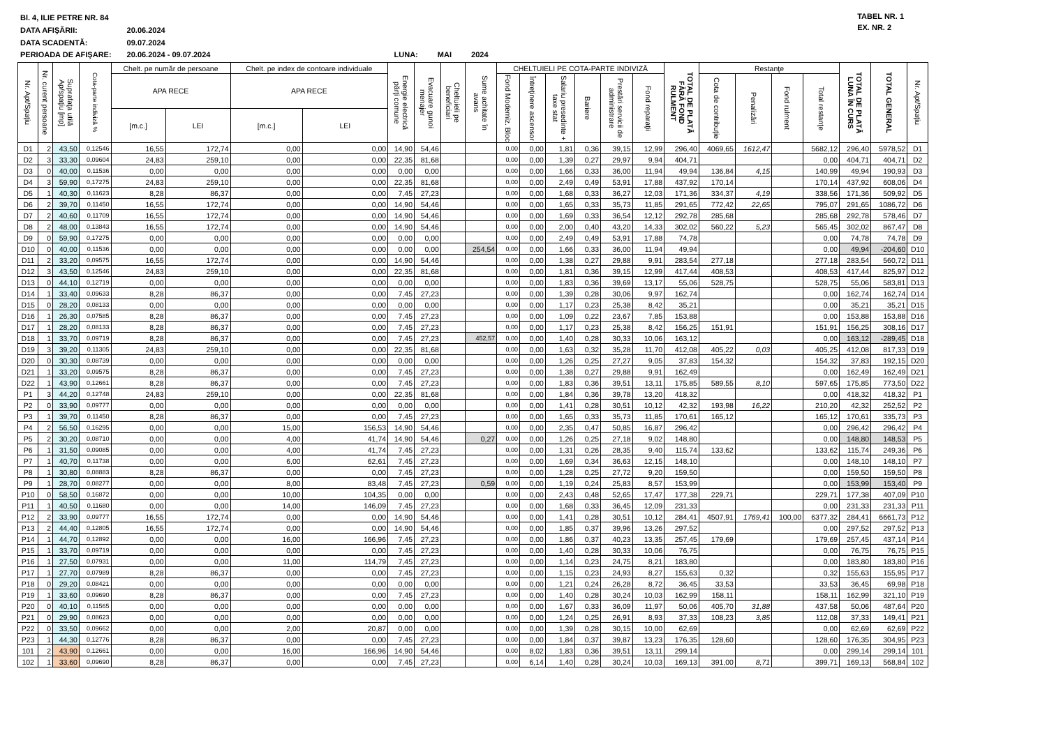| Bl. 4, ILIE PETRE NR. 84 | |
| DATA AFIŞĂRII: | 20.06.2024 |
| DATA SCADENTĂ: | 09.07.2024 |
| PERIOADA DE AFIŞARE: | 20.06.2024 - 09.07.2024 LUNA: MAI 2024 |
TABEL NR. 1
EX. NR. 2
| Nr. Apt/Spaţiu | Nr. curent persoane | Suprafaţa utilă Ap/spaţiu [mp] | Cota-parte indiviză % | Chelt. pe număr de persoane | | Chelt. pe index de contoare individuale | | Energie electrică părţi comune | Evacuare gunoi menajer | Cheltuieli pe beneficiari | Sume achitate în avans | CHELTUIELI PE COTA-PARTE INDIVIZĂ | | | | | | TOTAL DE PLATĂ FĂRĂ FOND RULMENT | Restanţe | | | | TOTAL DE PLATĂ LUNA ÎN CURS | TOTAL GENERAL | Nr. Apt/Spaţiu |
| --- | --- | --- | --- | --- | --- | --- | --- | --- | --- | --- | --- | --- | --- | --- | --- | --- | --- | --- | --- | --- | --- | --- | --- | --- | --- |
| | | | | APA RECE | | APA RECE | | | | | | Fond Moderniz. Bloc | Întreţinere ascensor | Salariu presedinte + taxe stat | Bariere | Prestări servicii de administrare | Fond reparaţii | | Cota de contribuţie | Penalizări | Fond rulment | Total restanţe | | | |
| | | | | [m.c.] | LEI | [m.c.] | LEI | | | | | | | | | | | | | | | | | | |
| D1 | 2 | 43,50 | 0,12546 | 16,55 | 172,74 | 0,00 | 0,00 | 14,90 | 54,46 | | | 0,00 | 0,00 | 1,81 | 0,36 | 39,15 | 12,99 | 296,40 | 4069,65 | 1612,47 | | 5682,12 | 296,40 | 5978,52 | D1 |
| D2 | 3 | 33,30 | 0,09604 | 24,83 | 259,10 | 0,00 | 0,00 | 22,35 | 81,68 | | | 0,00 | 0,00 | 1,39 | 0,27 | 29,97 | 9,94 | 404,71 | | | | 0,00 | 404,71 | 404,71 | D2 |
| D3 | 0 | 40,00 | 0,11536 | 0,00 | 0,00 | 0,00 | 0,00 | 0,00 | 0,00 | | | 0,00 | 0,00 | 1,66 | 0,33 | 36,00 | 11,94 | 49,94 | 136,84 | 4,15 | | 140,99 | 49,94 | 190,93 | D3 |
| D4 | 3 | 59,90 | 0,17275 | 24,83 | 259,10 | 0,00 | 0,00 | 22,35 | 81,68 | | | 0,00 | 0,00 | 2,49 | 0,49 | 53,91 | 17,88 | 437,92 | 170,14 | | | 170,14 | 437,92 | 608,06 | D4 |
| D5 | 1 | 40,30 | 0,11623 | 8,28 | 86,37 | 0,00 | 0,00 | 7,45 | 27,23 | | | 0,00 | 0,00 | 1,68 | 0,33 | 36,27 | 12,03 | 171,36 | 334,37 | 4,19 | | 338,56 | 171,36 | 509,92 | D5 |
| D6 | 2 | 39,70 | 0,11450 | 16,55 | 172,74 | 0,00 | 0,00 | 14,90 | 54,46 | | | 0,00 | 0,00 | 1,65 | 0,33 | 35,73 | 11,85 | 291,65 | 772,42 | 22,65 | | 795,07 | 291,65 | 1086,72 | D6 |
| D7 | 2 | 40,60 | 0,11709 | 16,55 | 172,74 | 0,00 | 0,00 | 14,90 | 54,46 | | | 0,00 | 0,00 | 1,69 | 0,33 | 36,54 | 12,12 | 292,78 | 285,68 | | | 285,68 | 292,78 | 578,46 | D7 |
| D8 | 2 | 48,00 | 0,13843 | 16,55 | 172,74 | 0,00 | 0,00 | 14,90 | 54,46 | | | 0,00 | 0,00 | 2,00 | 0,40 | 43,20 | 14,33 | 302,02 | 560,22 | 5,23 | | 565,45 | 302,02 | 867,47 | D8 |
| D9 | 0 | 59,90 | 0,17275 | 0,00 | 0,00 | 0,00 | 0,00 | 0,00 | 0,00 | | | 0,00 | 0,00 | 2,49 | 0,49 | 53,91 | 17,88 | 74,78 | | | | 0,00 | 74,78 | 74,78 | D9 |
| D10 | 0 | 40,00 | 0,11536 | 0,00 | 0,00 | 0,00 | 0,00 | 0,00 | 0,00 | | 254,54 | 0,00 | 0,00 | 1,66 | 0,33 | 36,00 | 11,94 | 49,94 | | | | 0,00 | 49,94 | -204,60 | D10 |
| D11 | 2 | 33,20 | 0,09575 | 16,55 | 172,74 | 0,00 | 0,00 | 14,90 | 54,46 | | | 0,00 | 0,00 | 1,38 | 0,27 | 29,88 | 9,91 | 283,54 | 277,18 | | | 277,18 | 283,54 | 560,72 | D11 |
| D12 | 3 | 43,50 | 0,12546 | 24,83 | 259,10 | 0,00 | 0,00 | 22,35 | 81,68 | | | 0,00 | 0,00 | 1,81 | 0,36 | 39,15 | 12,99 | 417,44 | 408,53 | | | 408,53 | 417,44 | 825,97 | D12 |
| D13 | 0 | 44,10 | 0,12719 | 0,00 | 0,00 | 0,00 | 0,00 | 0,00 | 0,00 | | | 0,00 | 0,00 | 1,83 | 0,36 | 39,69 | 13,17 | 55,06 | 528,75 | | | 528,75 | 55,06 | 583,81 | D13 |
| D14 | 1 | 33,40 | 0,09633 | 8,28 | 86,37 | 0,00 | 0,00 | 7,45 | 27,23 | | | 0,00 | 0,00 | 1,39 | 0,28 | 30,06 | 9,97 | 162,74 | | | | 0,00 | 162,74 | 162,74 | D14 |
| D15 | 0 | 28,20 | 0,08133 | 0,00 | 0,00 | 0,00 | 0,00 | 0,00 | 0,00 | | | 0,00 | 0,00 | 1,17 | 0,23 | 25,38 | 8,42 | 35,21 | | | | 0,00 | 35,21 | 35,21 | D15 |
| D16 | 1 | 26,30 | 0,07585 | 8,28 | 86,37 | 0,00 | 0,00 | 7,45 | 27,23 | | | 0,00 | 0,00 | 1,09 | 0,22 | 23,67 | 7,85 | 153,88 | | | | 0,00 | 153,88 | 153,88 | D16 |
| D17 | 1 | 28,20 | 0,08133 | 8,28 | 86,37 | 0,00 | 0,00 | 7,45 | 27,23 | | | 0,00 | 0,00 | 1,17 | 0,23 | 25,38 | 8,42 | 156,25 | 151,91 | | | 151,91 | 156,25 | 308,16 | D17 |
| D18 | 1 | 33,70 | 0,09719 | 8,28 | 86,37 | 0,00 | 0,00 | 7,45 | 27,23 | | 452,57 | 0,00 | 0,00 | 1,40 | 0,28 | 30,33 | 10,06 | 163,12 | | | | 0,00 | 163,12 | -289,45 | D18 |
| D19 | 3 | 39,20 | 0,11305 | 24,83 | 259,10 | 0,00 | 0,00 | 22,35 | 81,68 | | | 0,00 | 0,00 | 1,63 | 0,32 | 35,28 | 11,70 | 412,08 | 405,22 | 0,03 | | 405,25 | 412,08 | 817,33 | D19 |
| D20 | 0 | 30,30 | 0,08739 | 0,00 | 0,00 | 0,00 | 0,00 | 0,00 | 0,00 | | | 0,00 | 0,00 | 1,26 | 0,25 | 27,27 | 9,05 | 37,83 | 154,32 | | | 154,32 | 37,83 | 192,15 | D20 |
| D21 | 1 | 33,20 | 0,09575 | 8,28 | 86,37 | 0,00 | 0,00 | 7,45 | 27,23 | | | 0,00 | 0,00 | 1,38 | 0,27 | 29,88 | 9,91 | 162,49 | | | | 0,00 | 162,49 | 162,49 | D21 |
| D22 | 1 | 43,90 | 0,12661 | 8,28 | 86,37 | 0,00 | 0,00 | 7,45 | 27,23 | | | 0,00 | 0,00 | 1,83 | 0,36 | 39,51 | 13,11 | 175,85 | 589,55 | 8,10 | | 597,65 | 175,85 | 773,50 | D22 |
| P1 | 3 | 44,20 | 0,12748 | 24,83 | 259,10 | 0,00 | 0,00 | 22,35 | 81,68 | | | 0,00 | 0,00 | 1,84 | 0,36 | 39,78 | 13,20 | 418,32 | | | | 0,00 | 418,32 | 418,32 | P1 |
| P2 | 0 | 33,90 | 0,09777 | 0,00 | 0,00 | 0,00 | 0,00 | 0,00 | 0,00 | | | 0,00 | 0,00 | 1,41 | 0,28 | 30,51 | 10,12 | 42,32 | 193,98 | 16,22 | | 210,20 | 42,32 | 252,52 | P2 |
| P3 | 1 | 39,70 | 0,11450 | 8,28 | 86,37 | 0,00 | 0,00 | 7,45 | 27,23 | | | 0,00 | 0,00 | 1,65 | 0,33 | 35,73 | 11,85 | 170,61 | 165,12 | | | 165,12 | 170,61 | 335,73 | P3 |
| P4 | 2 | 56,50 | 0,16295 | 0,00 | 0,00 | 15,00 | 156,53 | 14,90 | 54,46 | | | 0,00 | 0,00 | 2,35 | 0,47 | 50,85 | 16,87 | 296,42 | | | | 0,00 | 296,42 | 296,42 | P4 |
| P5 | 2 | 30,20 | 0,08710 | 0,00 | 0,00 | 4,00 | 41,74 | 14,90 | 54,46 | | 0,27 | 0,00 | 0,00 | 1,26 | 0,25 | 27,18 | 9,02 | 148,80 | | | | 0,00 | 148,80 | 148,53 | P5 |
| P6 | 1 | 31,50 | 0,09085 | 0,00 | 0,00 | 4,00 | 41,74 | 7,45 | 27,23 | | | 0,00 | 0,00 | 1,31 | 0,26 | 28,35 | 9,40 | 115,74 | 133,62 | | | 133,62 | 115,74 | 249,36 | P6 |
| P7 | 1 | 40,70 | 0,11738 | 0,00 | 0,00 | 6,00 | 62,61 | 7,45 | 27,23 | | | 0,00 | 0,00 | 1,69 | 0,34 | 36,63 | 12,15 | 148,10 | | | | 0,00 | 148,10 | 148,10 | P7 |
| P8 | 1 | 30,80 | 0,08883 | 8,28 | 86,37 | 0,00 | 0,00 | 7,45 | 27,23 | | | 0,00 | 0,00 | 1,28 | 0,25 | 27,72 | 9,20 | 159,50 | | | | 0,00 | 159,50 | 159,50 | P8 |
| P9 | 1 | 28,70 | 0,08277 | 0,00 | 0,00 | 8,00 | 83,48 | 7,45 | 27,23 | | 0,59 | 0,00 | 0,00 | 1,19 | 0,24 | 25,83 | 8,57 | 153,99 | | | | 0,00 | 153,99 | 153,40 | P9 |
| P10 | 0 | 58,50 | 0,16872 | 0,00 | 0,00 | 10,00 | 104,35 | 0,00 | 0,00 | | | 0,00 | 0,00 | 2,43 | 0,48 | 52,65 | 17,47 | 177,38 | 229,71 | | | 229,71 | 177,38 | 407,09 | P10 |
| P11 | 1 | 40,50 | 0,11680 | 0,00 | 0,00 | 14,00 | 146,09 | 7,45 | 27,23 | | | 0,00 | 0,00 | 1,68 | 0,33 | 36,45 | 12,09 | 231,33 | | | | 0,00 | 231,33 | 231,33 | P11 |
| P12 | 2 | 33,90 | 0,09777 | 16,55 | 172,74 | 0,00 | 0,00 | 14,90 | 54,46 | | | 0,00 | 0,00 | 1,41 | 0,28 | 30,51 | 10,12 | 284,41 | 4507,91 | 1769,41 | 100,00 | 6377,32 | 284,41 | 6661,73 | P12 |
| P13 | 2 | 44,40 | 0,12805 | 16,55 | 172,74 | 0,00 | 0,00 | 14,90 | 54,46 | | | 0,00 | 0,00 | 1,85 | 0,37 | 39,96 | 13,26 | 297,52 | | | | 0,00 | 297,52 | 297,52 | P13 |
| P14 | 1 | 44,70 | 0,12892 | 0,00 | 0,00 | 16,00 | 166,96 | 7,45 | 27,23 | | | 0,00 | 0,00 | 1,86 | 0,37 | 40,23 | 13,35 | 257,45 | 179,69 | | | 179,69 | 257,45 | 437,14 | P14 |
| P15 | 1 | 33,70 | 0,09719 | 0,00 | 0,00 | 0,00 | 0,00 | 7,45 | 27,23 | | | 0,00 | 0,00 | 1,40 | 0,28 | 30,33 | 10,06 | 76,75 | | | | 0,00 | 76,75 | 76,75 | P15 |
| P16 | 1 | 27,50 | 0,07931 | 0,00 | 0,00 | 11,00 | 114,79 | 7,45 | 27,23 | | | 0,00 | 0,00 | 1,14 | 0,23 | 24,75 | 8,21 | 183,80 | | | | 0,00 | 183,80 | 183,80 | P16 |
| P17 | 1 | 27,70 | 0,07989 | 8,28 | 86,37 | 0,00 | 0,00 | 7,45 | 27,23 | | | 0,00 | 0,00 | 1,15 | 0,23 | 24,93 | 8,27 | 155,63 | 0,32 | | | 0,32 | 155,63 | 155,95 | P17 |
| P18 | 0 | 29,20 | 0,08421 | 0,00 | 0,00 | 0,00 | 0,00 | 0,00 | 0,00 | | | 0,00 | 0,00 | 1,21 | 0,24 | 26,28 | 8,72 | 36,45 | 33,53 | | | 33,53 | 36,45 | 69,98 | P18 |
| P19 | 1 | 33,60 | 0,09690 | 8,28 | 86,37 | 0,00 | 0,00 | 7,45 | 27,23 | | | 0,00 | 0,00 | 1,40 | 0,28 | 30,24 | 10,03 | 162,99 | 158,11 | | | 158,11 | 162,99 | 321,10 | P19 |
| P20 | 0 | 40,10 | 0,11565 | 0,00 | 0,00 | 0,00 | 0,00 | 0,00 | 0,00 | | | 0,00 | 0,00 | 1,67 | 0,33 | 36,09 | 11,97 | 50,06 | 405,70 | 31,88 | | 437,58 | 50,06 | 487,64 | P20 |
| P21 | 0 | 29,90 | 0,08623 | 0,00 | 0,00 | 0,00 | 0,00 | 0,00 | 0,00 | | | 0,00 | 0,00 | 1,24 | 0,25 | 26,91 | 8,93 | 37,33 | 108,23 | 3,85 | | 112,08 | 37,33 | 149,41 | P21 |
| P22 | 0 | 33,50 | 0,09662 | 0,00 | 0,00 | 2,00 | 20,87 | 0,00 | 0,00 | | | 0,00 | 0,00 | 1,39 | 0,28 | 30,15 | 10,00 | 62,69 | | | | 0,00 | 62,69 | 62,69 | P22 |
| P23 | 1 | 44,30 | 0,12776 | 8,28 | 86,37 | 0,00 | 0,00 | 7,45 | 27,23 | | | 0,00 | 0,00 | 1,84 | 0,37 | 39,87 | 13,23 | 176,35 | 128,60 | | | 128,60 | 176,35 | 304,95 | P23 |
| 101 | 2 | 43,90 | 0,12661 | 0,00 | 0,00 | 16,00 | 166,96 | 14,90 | 54,46 | | | 0,00 | 8,02 | 1,83 | 0,36 | 39,51 | 13,11 | 299,14 | | | | 0,00 | 299,14 | 299,14 | 101 |
| 102 | 1 | 33,60 | 0,09690 | 8,28 | 86,37 | 0,00 | 0,00 | 7,45 | 27,23 | | | 0,00 | 6,14 | 1,40 | 0,28 | 30,24 | 10,03 | 169,13 | 391,00 | 8,71 | | 399,71 | 169,13 | 568,84 | 102 |